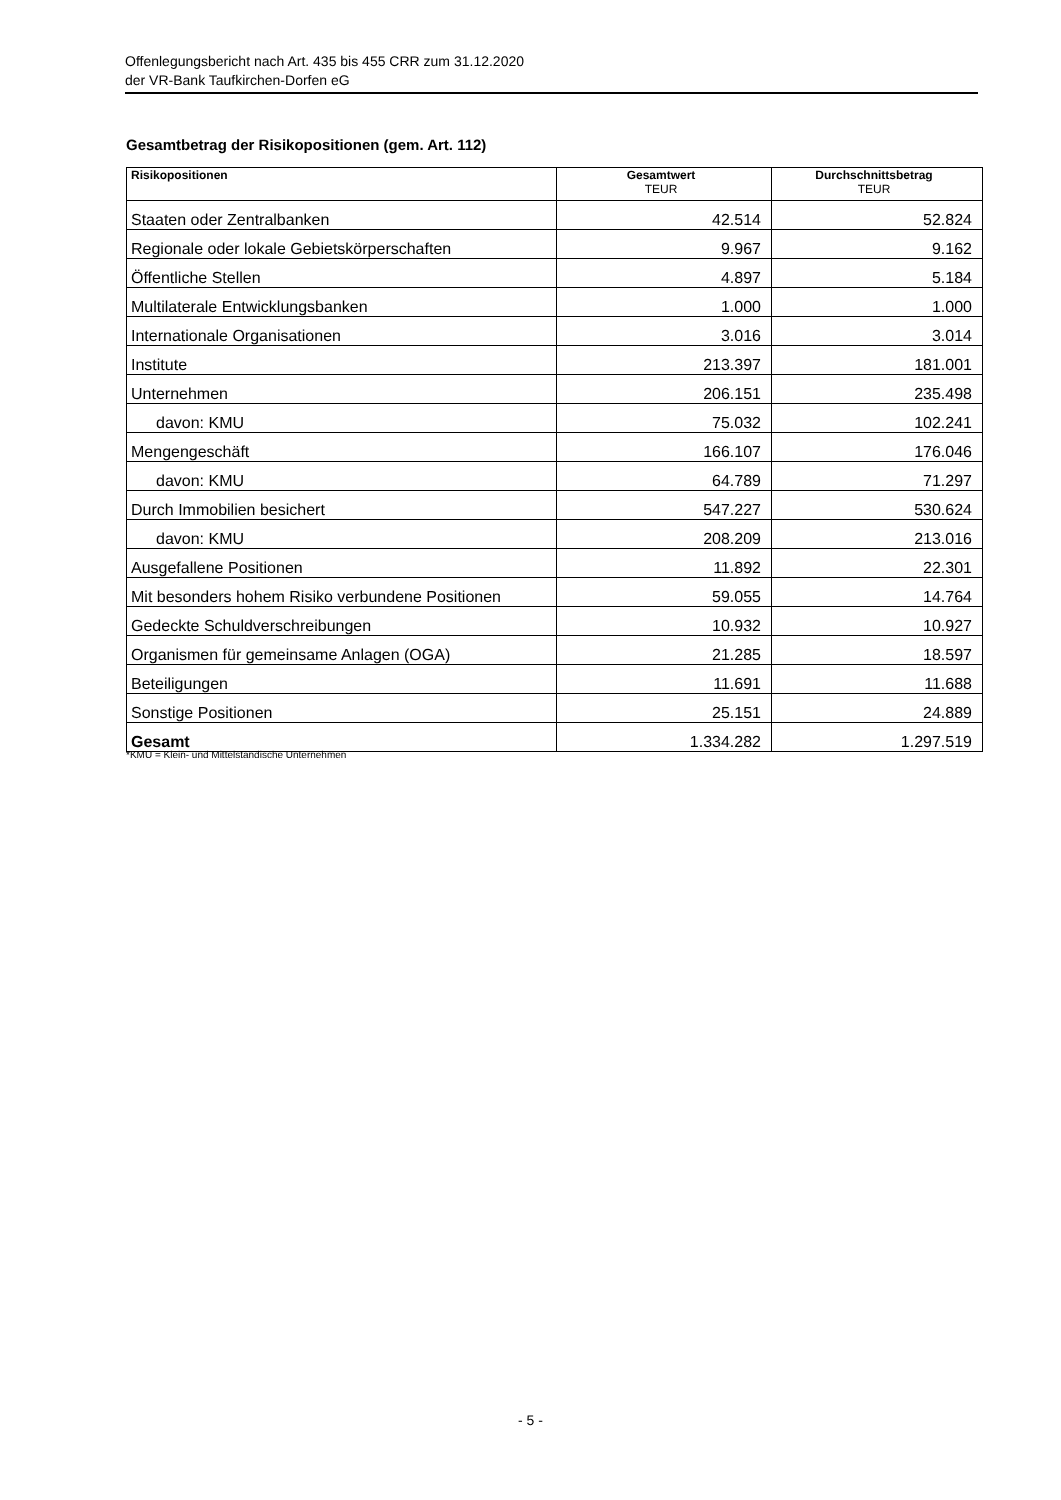Offenlegungsbericht nach Art. 435 bis 455 CRR zum 31.12.2020
der VR-Bank Taufkirchen-Dorfen eG
Gesamtbetrag der Risikopositionen (gem. Art. 112)
| Risikopositionen | Gesamtwert TEUR | Durchschnittsbetrag TEUR |
| --- | --- | --- |
| Staaten oder Zentralbanken | 42.514 | 52.824 |
| Regionale oder lokale Gebietskörperschaften | 9.967 | 9.162 |
| Öffentliche Stellen | 4.897 | 5.184 |
| Multilaterale Entwicklungsbanken | 1.000 | 1.000 |
| Internationale Organisationen | 3.016 | 3.014 |
| Institute | 213.397 | 181.001 |
| Unternehmen | 206.151 | 235.498 |
| davon: KMU | 75.032 | 102.241 |
| Mengengeschäft | 166.107 | 176.046 |
| davon: KMU | 64.789 | 71.297 |
| Durch Immobilien besichert | 547.227 | 530.624 |
| davon: KMU | 208.209 | 213.016 |
| Ausgefallene Positionen | 11.892 | 22.301 |
| Mit besonders hohem Risiko verbundene Positionen | 59.055 | 14.764 |
| Gedeckte Schuldverschreibungen | 10.932 | 10.927 |
| Organismen für gemeinsame Anlagen (OGA) | 21.285 | 18.597 |
| Beteiligungen | 11.691 | 11.688 |
| Sonstige Positionen | 25.151 | 24.889 |
| Gesamt | 1.334.282 | 1.297.519 |
*KMU = Klein- und Mittelständische Unternehmen
- 5 -